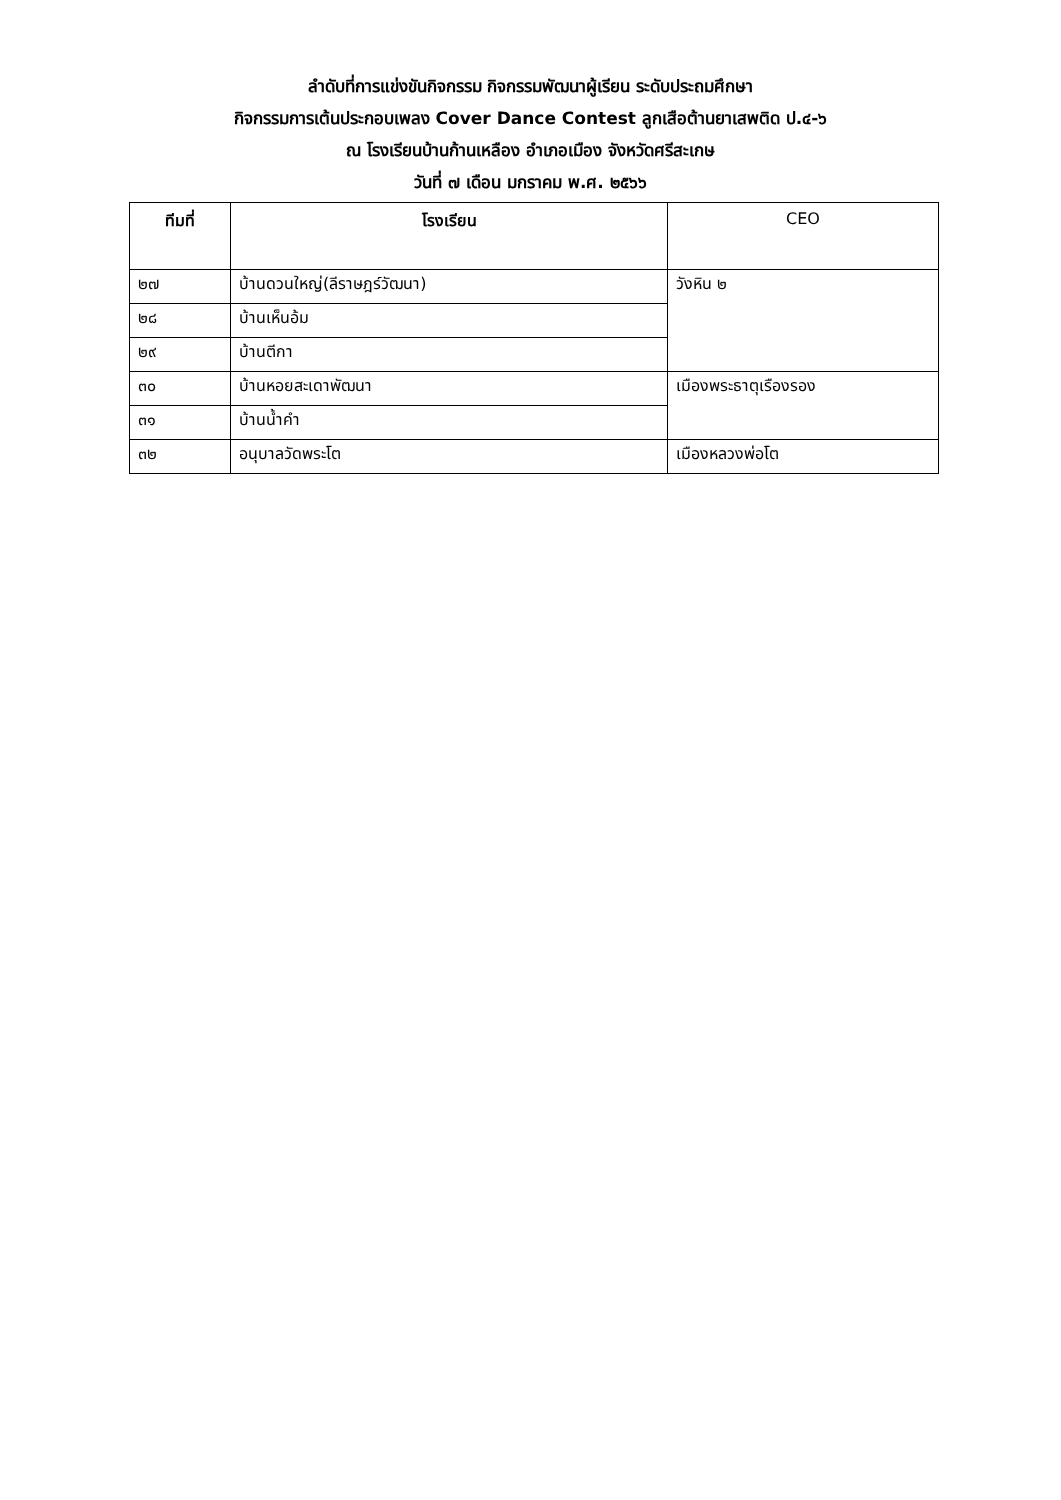ลำดับที่การแข่งขันกิจกรรม กิจกรรมพัฒนาผู้เรียน ระดับประถมศึกษา
กิจกรรมการเต้นประกอบเพลง Cover Dance Contest ลูกเสือต้านยาเสพติด ป.๔-๖
ณ โรงเรียนบ้านก้านเหลือง อำเภอเมือง จังหวัดศรีสะเกษ
วันที่ ๗ เดือน มกราคม พ.ศ. ๒๕๖๖
| ทีมที่ | โรงเรียน | CEO |
| --- | --- | --- |
| ๒๗ | บ้านดวนใหญ่(ลีราษฎร์วัฒนา) | วังหิน ๒ |
| ๒๘ | บ้านเห็นอ้ม | |
| ๒๙ | บ้านตีกา | |
| ๓๐ | บ้านหอยสะเดาพัฒนา | เมืองพระธาตุเรืองรอง |
| ๓๑ | บ้านน้ำคำ | |
| ๓๒ | อนุบาลวัดพระโต | เมืองหลวงพ่อโต |